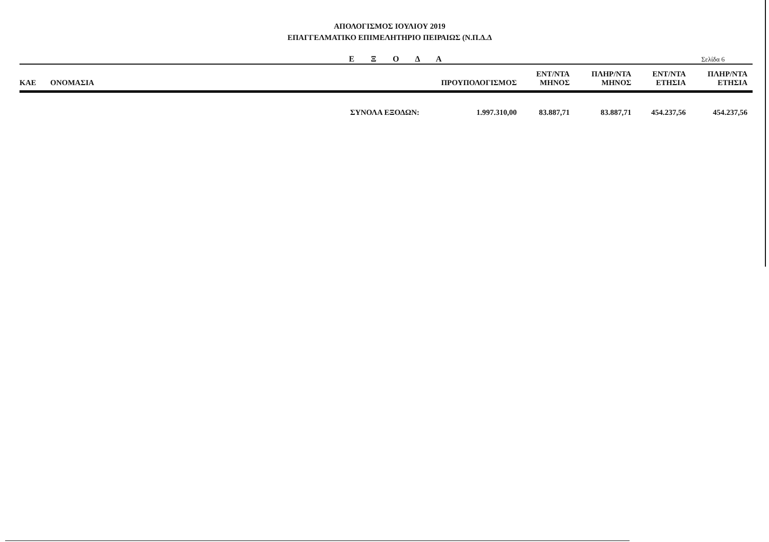ΑΠΟΛΟΓΙΣΜΟΣ ΙΟΥΛΙΟΥ 2019
ΕΠΑΓΓΕΛΜΑΤΙΚΟ ΕΠΙΜΕΛΗΤΗΡΙΟ ΠΕΙΡΑΙΩΣ (Ν.Π.Δ.Δ
Ε Ξ Ο Δ Α
Σελίδα 6
| ΚΑΕ | ΟΝΟΜΑΣΙΑ | ΠΡΟΥΠΟΛΟΓΙΣΜΟΣ | ΕΝΤ/ΝΤΑ ΜΗΝΟΣ | ΠΛΗΡ/ΝΤΑ ΜΗΝΟΣ | ΕΝΤ/ΝΤΑ ΕΤΗΣΙΑ | ΠΛΗΡ/ΝΤΑ ΕΤΗΣΙΑ |
| --- | --- | --- | --- | --- | --- | --- |
| | ΣΥΝΟΛΑ ΕΞΟΔΩΝ: | 1.997.310,00 | 83.887,71 | 83.887,71 | 454.237,56 | 454.237,56 |